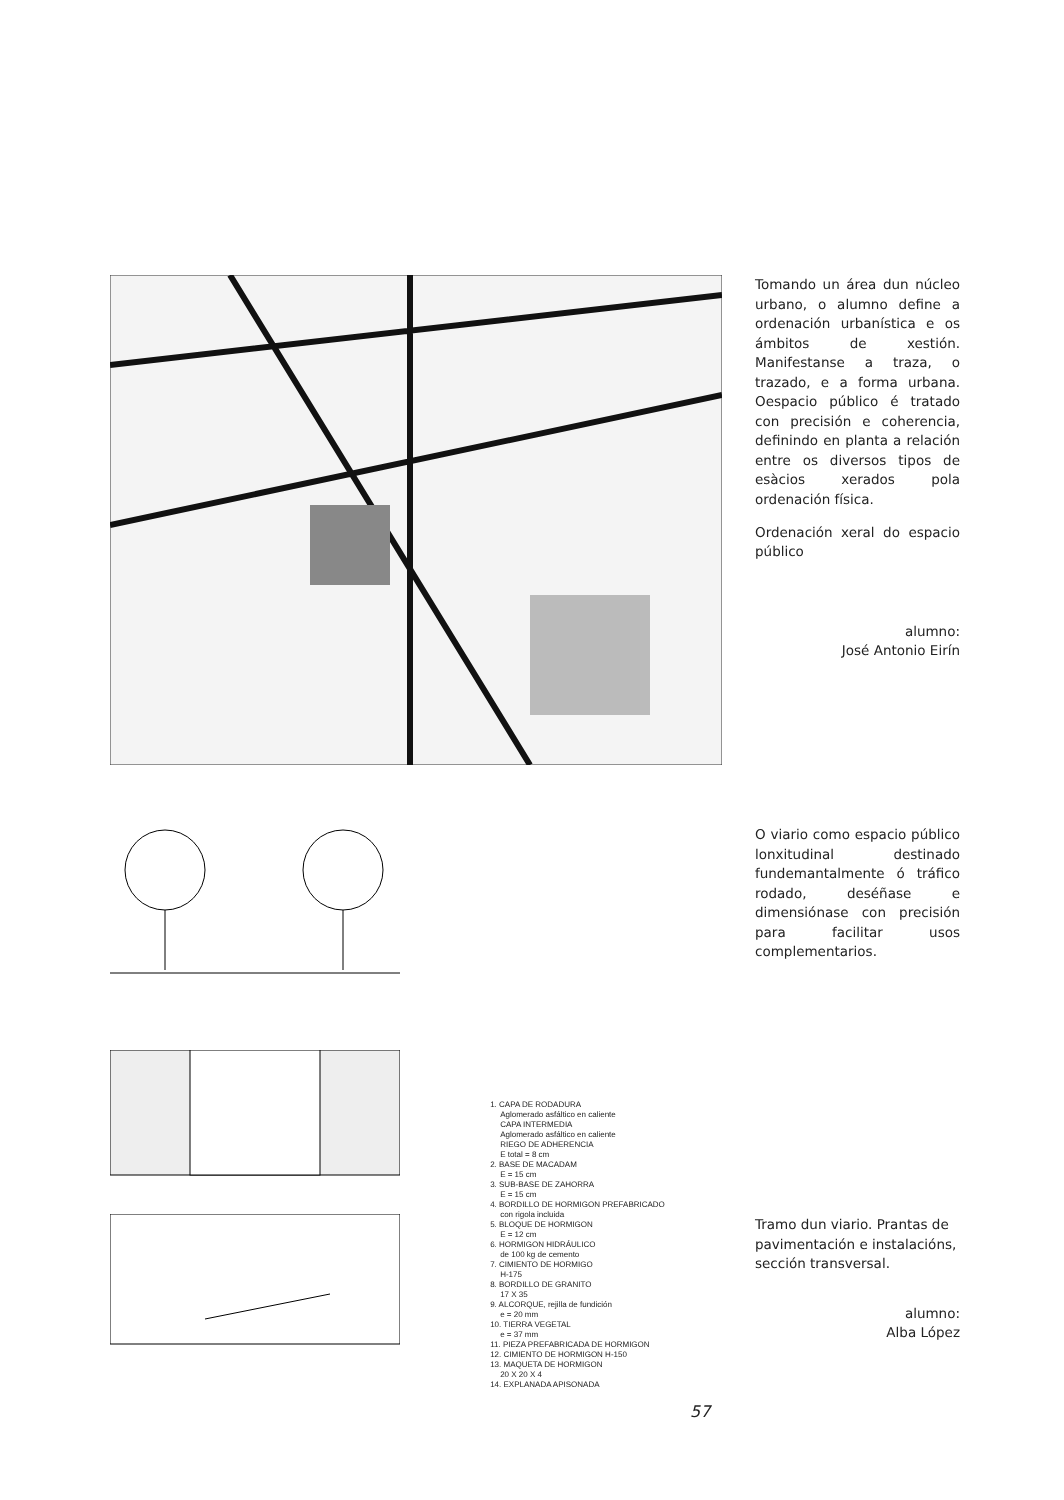Tomando un área dun núcleo urbano, o alumno define a ordenación urbanística e os ámbitos de xestión. Manifestanse a traza, o trazado, e a forma urbana. Oespacio público é tratado con precisión e coherencia, definindo en planta a relación entre os diversos tipos de esàcios xerados pola ordenación física.
Ordenación xeral do espacio público
alumno:
José Antonio Eirín
O viario como espacio público lonxitudinal destinado fundemantalmente ó tráfico rodado, deséñase e dimensiónase con precisión para facilitar usos complementarios.
1. CAPA DE RODADURA
Aglomerado asfáltico en caliente
CAPA INTERMEDIA
Aglomerado asfáltico en caliente
RIEGO DE ADHERENCIA
E total = 8 cm
2. BASE DE MACADAM
E = 15 cm
3. SUB-BASE DE ZAHORRA
E = 15 cm
4. BORDILLO DE HORMIGON PREFABRICADO
con rigola incluida
5. BLOQUE DE HORMIGON
E = 12 cm
6. HORMIGON HIDRÁULICO
de 100 kg de cemento
7. CIMIENTO DE HORMIGO
H-175
8. BORDILLO DE GRANITO
17 X 35
9. ALCORQUE, rejilla de fundición
e = 20 mm
10. TIERRA VEGETAL
e = 37 mm
11. PIEZA PREFABRICADA DE HORMIGON
12. CIMIENTO DE HORMIGON H-150
13. MAQUETA DE HORMIGON
20 X 20 X 4
14. EXPLANADA APISONADA
Tramo dun viario. Prantas de pavimentación e instalacións, sección transversal.
alumno:
Alba López
57